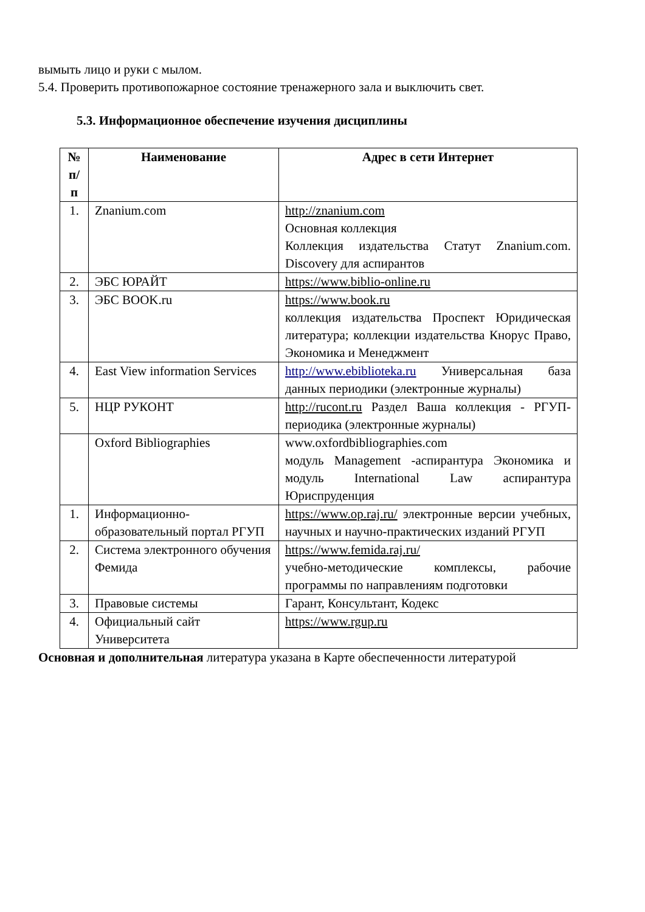вымыть лицо и руки с мылом.
5.4. Проверить противопожарное состояние тренажерного зала и выключить свет.
5.3. Информационное обеспечение изучения дисциплины
| № п/п | Наименование | Адрес в сети Интернет |
| --- | --- | --- |
| 1. | Znanium.com | http://znanium.com Основная коллекция Коллекция издательства Статут Znanium.com. Discovery для аспирантов |
| 2. | ЭБС ЮРАЙТ | https://www.biblio-online.ru |
| 3. | ЭБС BOOK.ru | https://www.book.ru коллекция издательства Проспект Юридическая литература; коллекции издательства Кнорус Право, Экономика и Менеджмент |
| 4. | East View information Services | http://www.ebiblioteka.ru Универсальная база данных периодики (электронные журналы) |
| 5. | НЦР РУКОНТ | http://rucont.ru Раздел Ваша коллекция - РГУП-периодика (электронные журналы) |
| | Oxford Bibliographies | www.oxfordbibliographies.com модуль Management -аспирантура Экономика и модуль International Law аспирантура Юриспруденция |
| 1. | Информационно-образовательный портал РГУП | https://www.op.raj.ru/ электронные версии учебных, научных и научно-практических изданий РГУП |
| 2. | Система электронного обучения Фемида | https://www.femida.raj.ru/ учебно-методические комплексы, рабочие программы по направлениям подготовки |
| 3. | Правовые системы | Гарант, Консультант, Кодекс |
| 4. | Официальный сайт Университета | https://www.rgup.ru |
Основная и дополнительная литература указана в Карте обеспеченности литературой